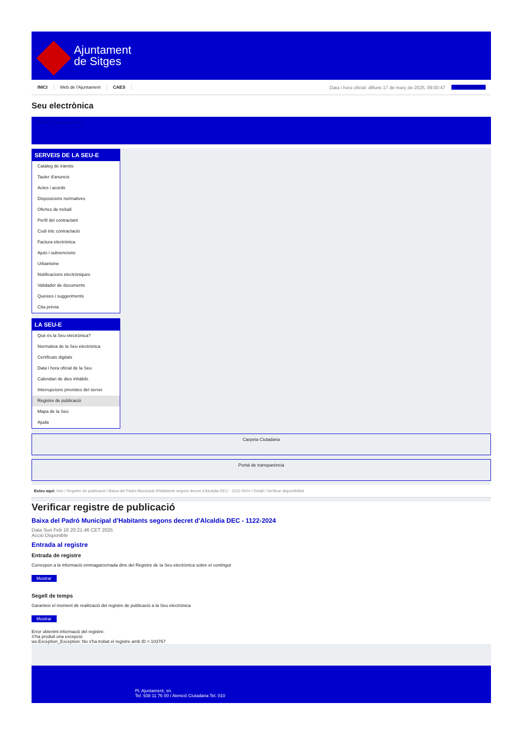Ajuntament
de Sitges
INICI Web de l'Ajuntament CAES Data i hora oficial: dilluns 17 de març de 2025, 09:00:47 Sincronitza
Seu electrònica
Obtenir còpia autèntica
SERVEIS DE LA SEU-E
Catàleg de tràmits
Tauler d'anuncis
Actes i acords
Disposicions normatives
Ofertes de treball
Perfil del contractant
Codi ètic contractació
Factura electrònica
Ajuts i subvencions
Urbanisme
Notificacions electròniques
Validador de documents
Queixes i suggeriments
Cita prèvia
LA SEU-E
Què és la Seu electrònica?
Normativa de la Seu electrònica
Certificats digitals
Data i hora oficial de la Seu
Calendari de dies inhàbils
Interrupcions previstes del servei
Registre de publicació
Mapa de la Seu
Ajuda
Carpeta Ciutadana
Portal de transparència
Esteu aquí: Inici / Registre de publicació / Baixa del Padró Municipal d'Habitants segons decret d'Alcaldia DEC - 1122-2024 / Detall / Verificar disponibilitat
Verificar registre de publicació
Baixa del Padró Municipal d’Habitants segons decret d'Alcaldia DEC - 1122-2024
Data Sun Feb 16 20:21:46 CET 2025
Acció Disponible
Entrada al registre
Entrada de registre
Correspon a la informació emmagatzemada dins del Registre de la Seu electrònica sobre el contingut
Mostrar
Segell de temps
Garanteix el moment de realització del registre de publicació a la Seu electrònica
Mostrar
Error obtenint informació del registre:
S'ha produit una excepció
ws.Exception_Exception: No s'ha trobat el registre amb ID = 103767
Pl. Ajuntament, sn.
Tel. 938 11 76 00 / Atenció Ciutadana Tel. 010